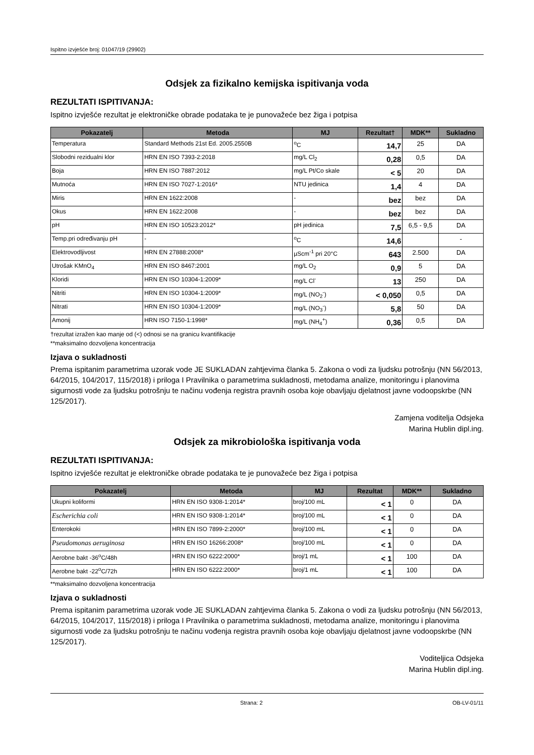Ispitno izvješće broj: 01047/19 (29902)
Odsjek za fizikalno kemijska ispitivanja voda
REZULTATI ISPITIVANJA:
Ispitno izvješće rezultat je elektroničke obrade podataka te je punovažeće bez žiga i potpisa
| Pokazatelj | Metoda | MJ | Rezultat† | MDK** | Sukladno |
| --- | --- | --- | --- | --- | --- |
| Temperatura | Standard Methods 21st Ed. 2005.2550B | <sup>o</sup> C | 14,7 | 25 | DA |
| Slobodni rezidualni klor | HRN EN ISO 7393-2:2018 | mg/L Cl<sub>2</sub> | 0,28 | 0,5 | DA |
| Boja | HRN EN ISO 7887:2012 | mg/L Pt/Co skale | < 5 | 20 | DA |
| Mutnoća | HRN EN ISO 7027-1:2016* | NTU jedinica | 1,4 | 4 | DA |
| Miris | HRN EN 1622:2008 | - | bez | bez | DA |
| Okus | HRN EN 1622:2008 | - | bez | bez | DA |
| pH | HRN EN ISO 10523:2012* | pH jedinica | 7,5 | 6,5 - 9,5 | DA |
| Temp.pri određivanju pH | - | <sup>o</sup> C | 14,6 | | - |
| Elektrovodljivost | HRN EN 27888:2008* | µScm<sup>-1</sup> pri 20°C | 643 | 2.500 | DA |
| Utrošak KMnO<sub>4</sub> | HRN EN ISO 8467:2001 | mg/L O<sub>2</sub> | 0,9 | 5 | DA |
| Kloridi | HRN EN ISO 10304-1:2009* | mg/L Cl<sup>-</sup> | 13 | 250 | DA |
| Nitriti | HRN EN ISO 10304-1:2009* | mg/L (NO<sub>2</sub><sup>-</sup>) | < 0,050 | 0,5 | DA |
| Nitrati | HRN EN ISO 10304-1:2009* | mg/L (NO<sub>3</sub><sup>-</sup>) | 5,8 | 50 | DA |
| Amonij | HRN ISO 7150-1:1998* | mg/L (NH<sub>4</sub><sup>+</sup>) | 0,36 | 0,5 | DA |
†rezultat izražen kao manje od (<) odnosi se na granicu kvantifikacije
**maksimalno dozvoljena koncentracija
Izjava o sukladnosti
Prema ispitanim parametrima uzorak vode JE SUKLADAN zahtjevima članka 5. Zakona o vodi za ljudsku potrošnju (NN 56/2013, 64/2015, 104/2017, 115/2018) i priloga I Pravilnika o parametrima sukladnosti, metodama analize, monitoringu i planovima sigurnosti vode za ljudsku potrošnju te načinu vođenja registra pravnih osoba koje obavljaju djelatnost javne vodoopskrbe (NN 125/2017).
Zamjena voditelja Odsjeka
Marina Hublin dipl.ing.
Odsjek za mikrobiološka ispitivanja voda
REZULTATI ISPITIVANJA:
Ispitno izvješće rezultat je elektroničke obrade podataka te je punovažeće bez žiga i potpisa
| Pokazatelj | Metoda | MJ | Rezultat | MDK** | Sukladno |
| --- | --- | --- | --- | --- | --- |
| Ukupni koliformi | HRN EN ISO 9308-1:2014* | broj/100 mL | < 1 | 0 | DA |
| Escherichia coli | HRN EN ISO 9308-1:2014* | broj/100 mL | < 1 | 0 | DA |
| Enterokoki | HRN EN ISO 7899-2:2000* | broj/100 mL | < 1 | 0 | DA |
| Pseudomonas aeruginosa | HRN EN ISO 16266:2008* | broj/100 mL | < 1 | 0 | DA |
| Aerobne bakt -36<sup>o</sup>C/48h | HRN EN ISO 6222:2000* | broj/1 mL | < 1 | 100 | DA |
| Aerobne bakt -22<sup>o</sup>C/72h | HRN EN ISO 6222:2000* | broj/1 mL | < 1 | 100 | DA |
**maksimalno dozvoljena koncentracija
Izjava o sukladnosti
Prema ispitanim parametrima uzorak vode JE SUKLADAN zahtjevima članka 5. Zakona o vodi za ljudsku potrošnju (NN 56/2013, 64/2015, 104/2017, 115/2018) i priloga I Pravilnika o parametrima sukladnosti, metodama analize, monitoringu i planovima sigurnosti vode za ljudsku potrošnju te načinu vođenja registra pravnih osoba koje obavljaju djelatnost javne vodoopskrbe (NN 125/2017).
Voditeljica Odsjeka
Marina Hublin dipl.ing.
Strana: 2 OB-LV-01/11